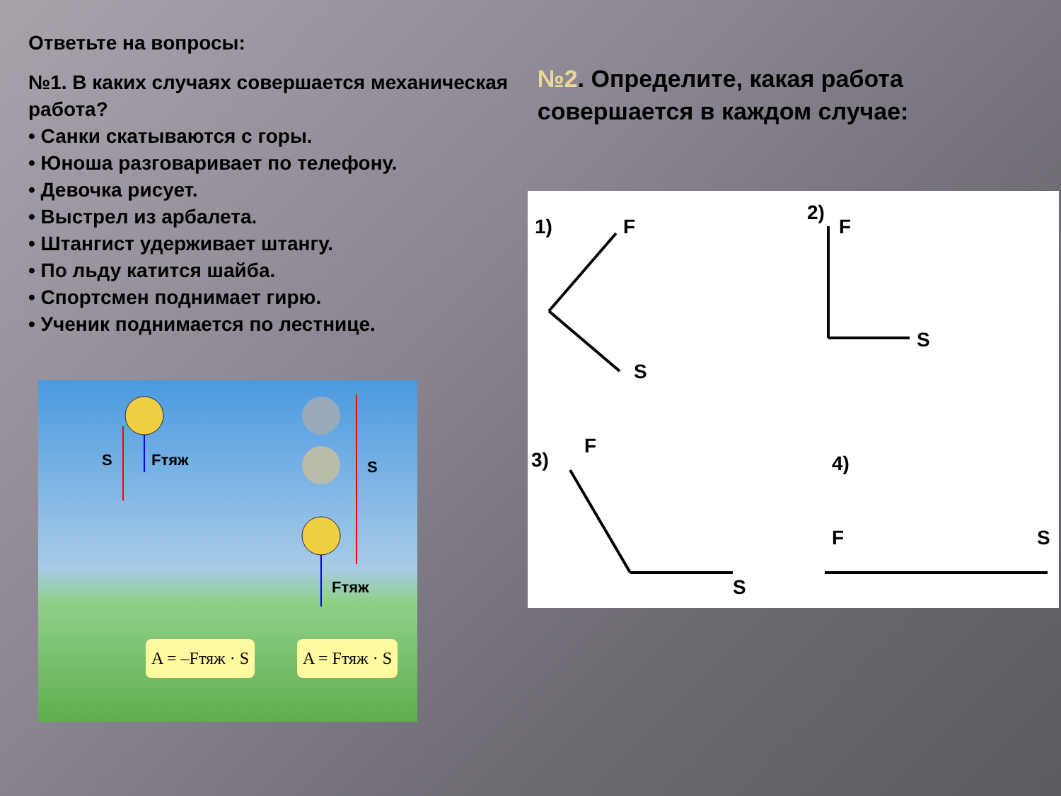Ответьте на вопросы:
№1. В каких случаях совершается механическая работа?
• Санки скатываются с горы.
• Юноша разговаривает по телефону.
• Девочка рисует.
• Выстрел из арбалета.
• Штангист удерживает штангу.
• По льду катится шайба.
• Спортсмен поднимает гирю.
• Ученик поднимается по лестнице.
S
Fтяж
S
Fтяж
A = –Fтяж · S A = Fтяж · S
№2. Определите, какая работа совершается в каждом случае:
1)
F
S
2)
F
S
3)
F
S
4)
F
S